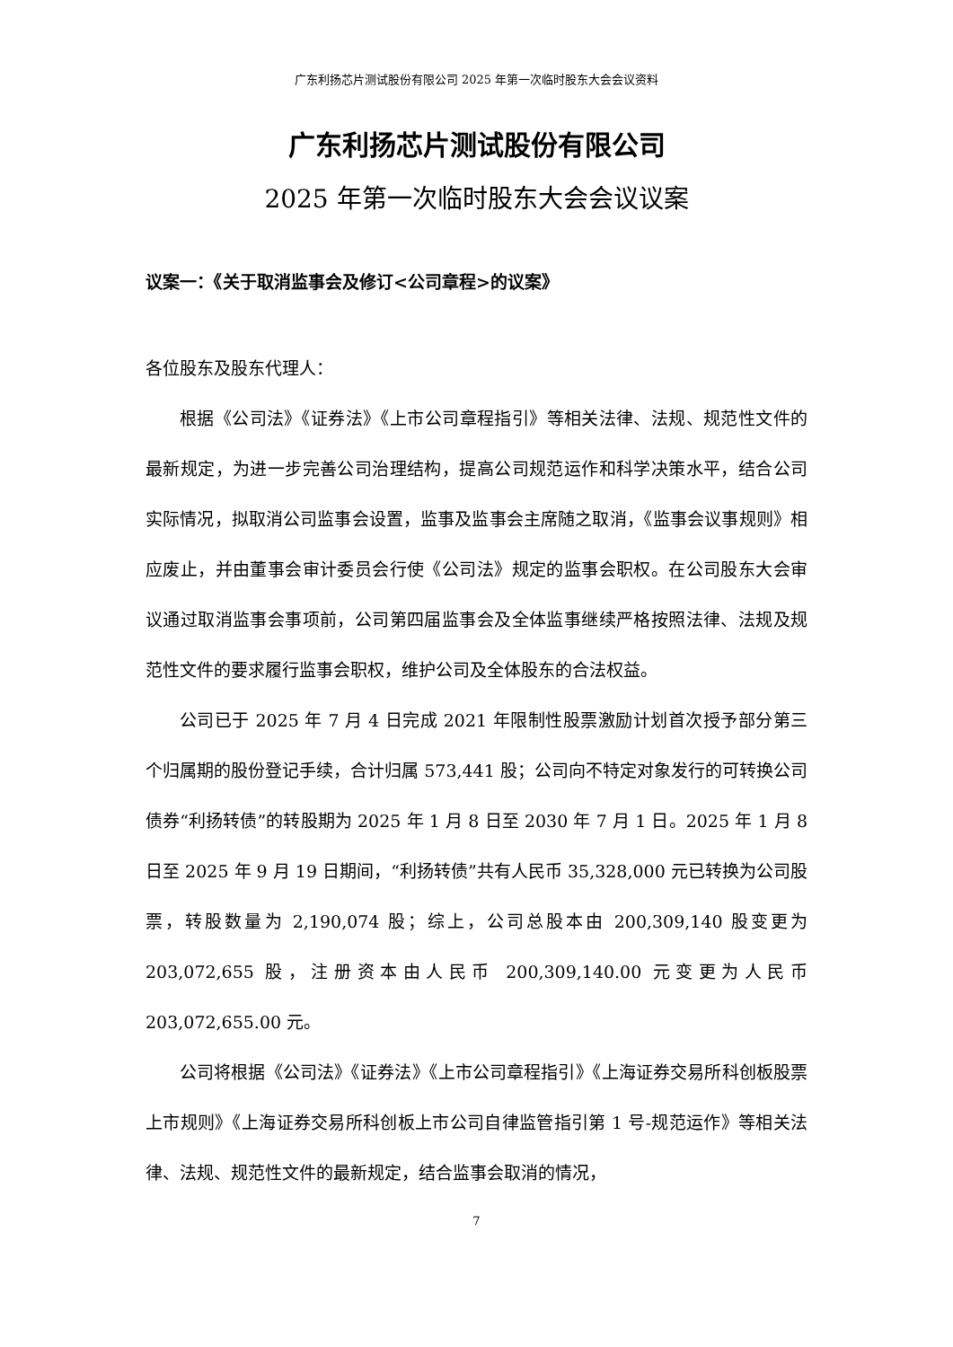广东利扬芯片测试股份有限公司 2025 年第一次临时股东大会会议资料
广东利扬芯片测试股份有限公司
2025 年第一次临时股东大会会议议案
议案一：《关于取消监事会及修订<公司章程>的议案》
各位股东及股东代理人：
根据《公司法》《证券法》《上市公司章程指引》等相关法律、法规、规范性文件的最新规定，为进一步完善公司治理结构，提高公司规范运作和科学决策水平，结合公司实际情况，拟取消公司监事会设置，监事及监事会主席随之取消，《监事会议事规则》相应废止，并由董事会审计委员会行使《公司法》规定的监事会职权。在公司股东大会审议通过取消监事会事项前，公司第四届监事会及全体监事继续严格按照法律、法规及规范性文件的要求履行监事会职权，维护公司及全体股东的合法权益。
公司已于 2025 年 7 月 4 日完成 2021 年限制性股票激励计划首次授予部分第三个归属期的股份登记手续，合计归属 573,441 股；公司向不特定对象发行的可转换公司债券“利扬转债”的转股期为 2025 年 1 月 8 日至 2030 年 7 月 1 日。2025 年 1 月 8 日至 2025 年 9 月 19 日期间，“利扬转债”共有人民币 35,328,000 元已转换为公司股票，转股数量为 2,190,074 股；综上，公司总股本由 200,309,140 股变更为 203,072,655 股，注册资本由人民币 200,309,140.00 元变更为人民币 203,072,655.00 元。
公司将根据《公司法》《证券法》《上市公司章程指引》《上海证券交易所科创板股票上市规则》《上海证券交易所科创板上市公司自律监管指引第 1 号-规范运作》等相关法律、法规、规范性文件的最新规定，结合监事会取消的情况，
7